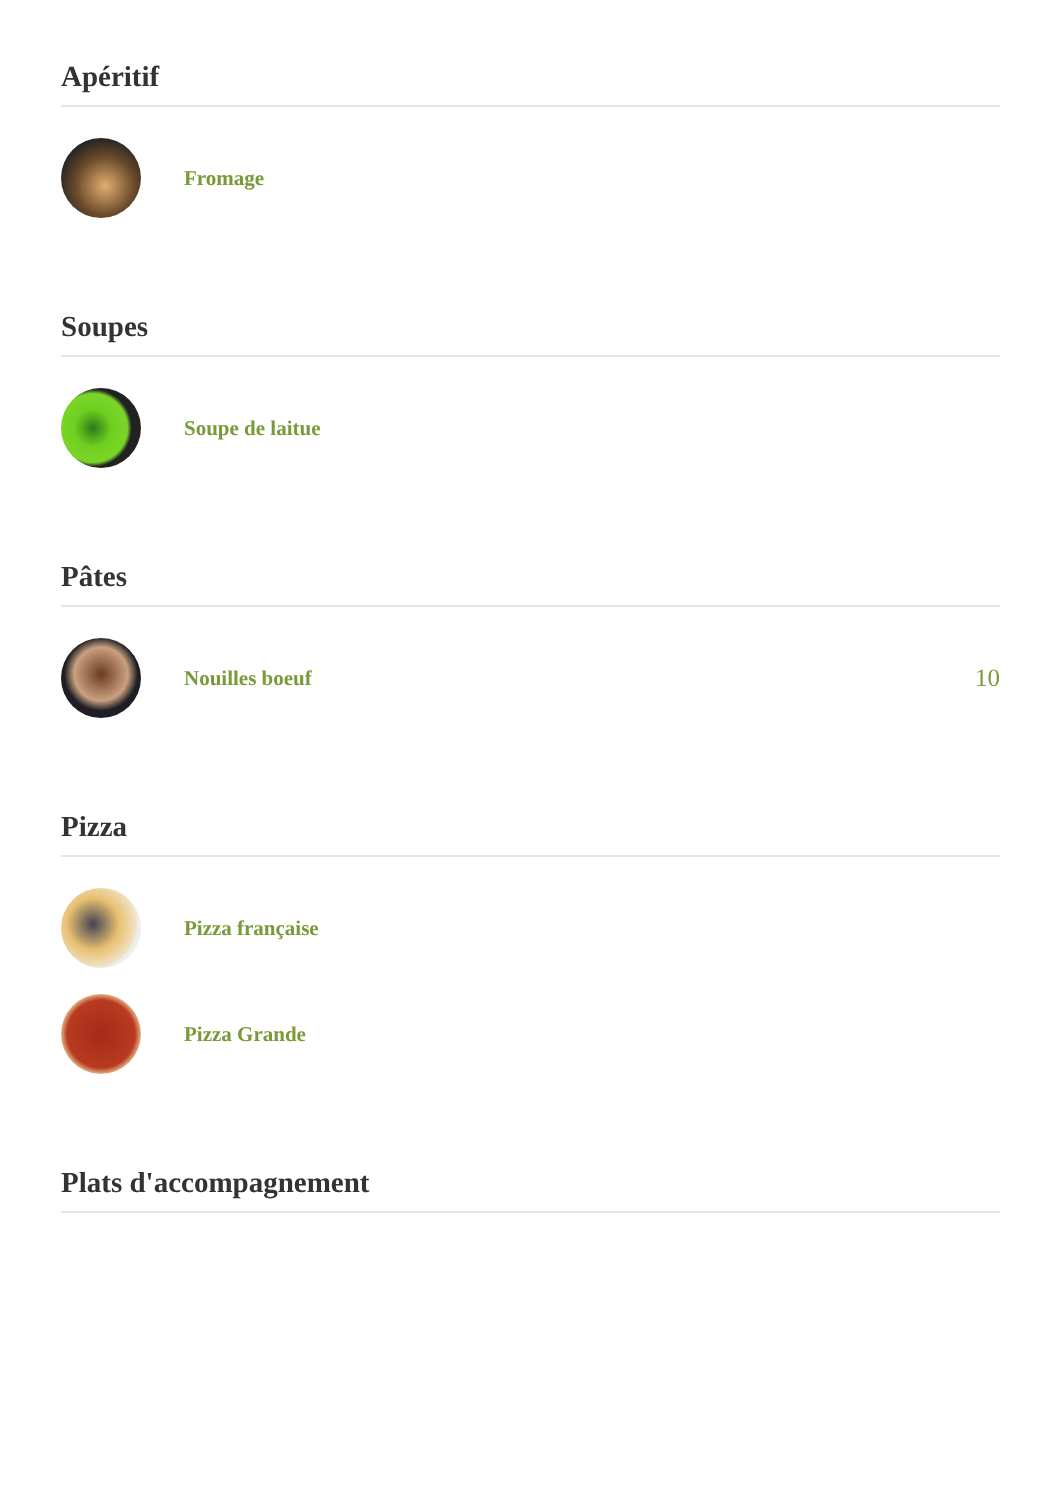Apéritif
Fromage
Soupes
Soupe de laitue
Pâtes
Nouilles boeuf
10
Pizza
Pizza française
Pizza Grande
Plats d'accompagnement